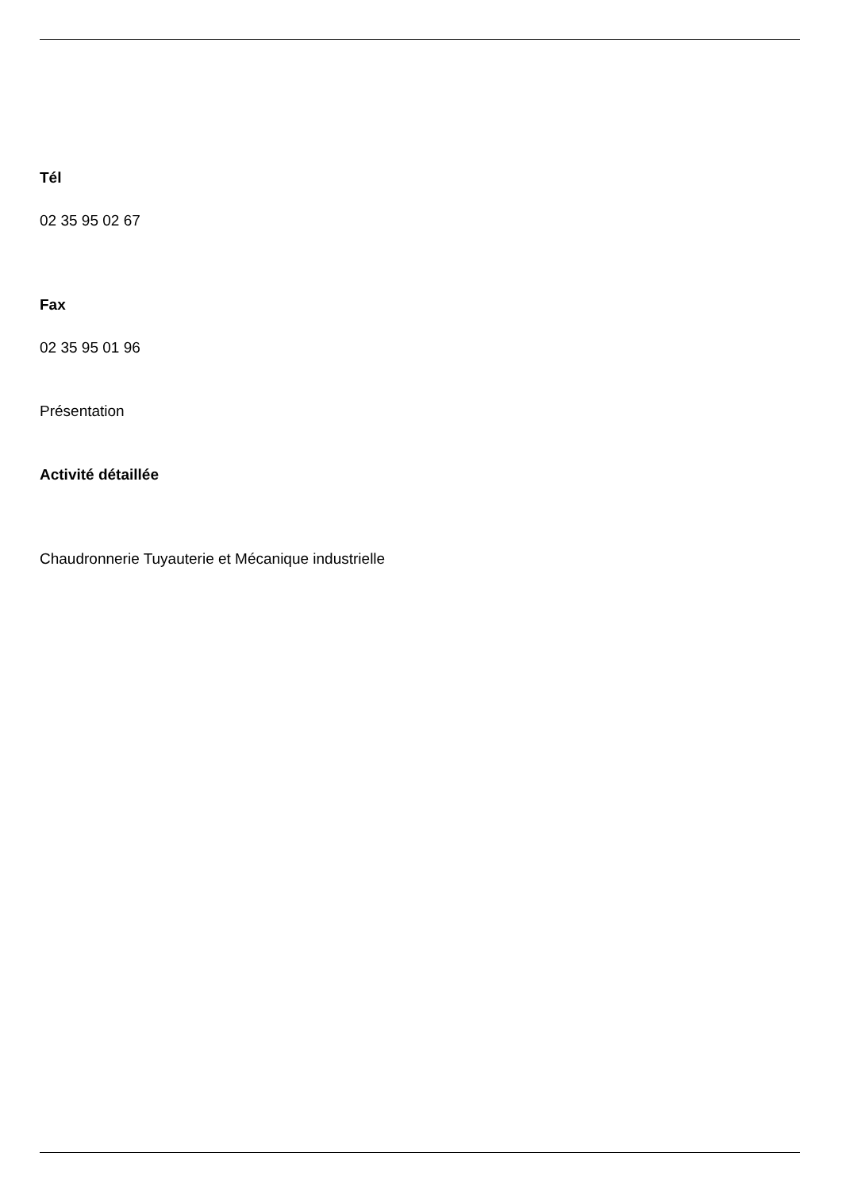Tél
02 35 95 02 67
Fax
02 35 95 01 96
Présentation
Activité détaillée
Chaudronnerie Tuyauterie et Mécanique industrielle